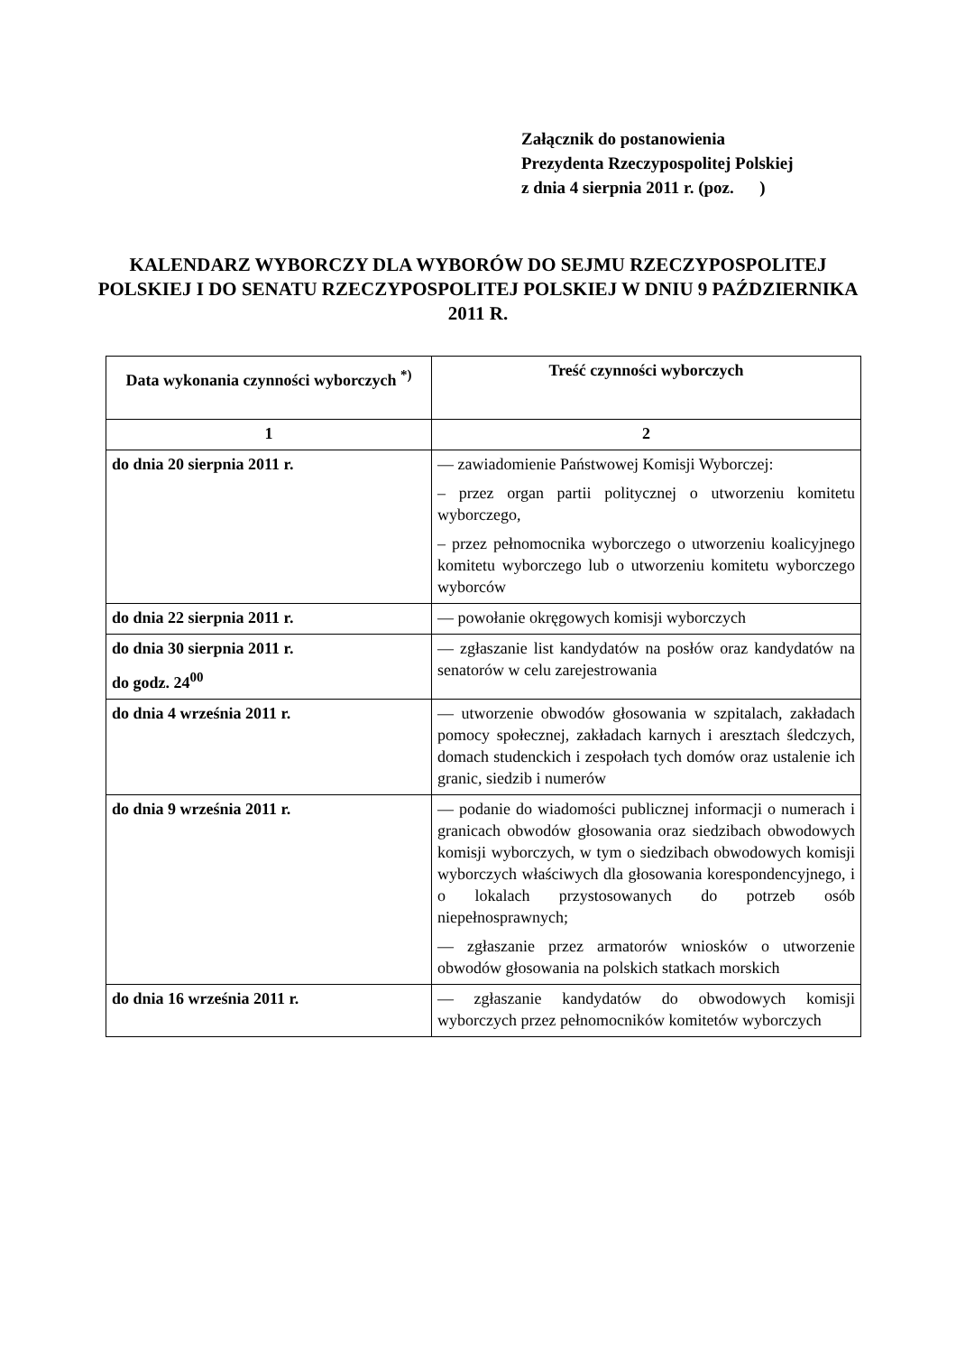Załącznik do postanowienia
Prezydenta Rzeczypospolitej Polskiej
z dnia 4 sierpnia 2011 r. (poz. )
KALENDARZ WYBORCZY DLA WYBORÓW DO SEJMU RZECZYPOSPOLITEJ POLSKIEJ I DO SENATU RZECZYPOSPOLITEJ POLSKIEJ W DNIU 9 PAŹDZIERNIKA 2011 R.
| Data wykonania czynności wyborczych <sup>*)</sup> | Treść czynności wyborczych |
| --- | --- |
| 1 | 2 |
| do dnia 20 sierpnia 2011 r. | — zawiadomienie Państwowej Komisji Wyborczej: – przez organ partii politycznej o utworzeniu komitetu wyborczego, – przez pełnomocnika wyborczego o utworzeniu koalicyjnego komitetu wyborczego lub o utworzeniu komitetu wyborczego wyborców |
| do dnia 22 sierpnia 2011 r. | — powołanie okręgowych komisji wyborczych |
| do dnia 30 sierpnia 2011 r. do godz. 24<sup>00</sup> | — zgłaszanie list kandydatów na posłów oraz kandydatów na senatorów w celu zarejestrowania |
| do dnia 4 września 2011 r. | — utworzenie obwodów głosowania w szpitalach, zakładach pomocy społecznej, zakładach karnych i aresztach śledczych, domach studenckich i zespołach tych domów oraz ustalenie ich granic, siedzib i numerów |
| do dnia 9 września 2011 r. | — podanie do wiadomości publicznej informacji o numerach i granicach obwodów głosowania oraz siedzibach obwodowych komisji wyborczych, w tym o siedzibach obwodowych komisji wyborczych właściwych dla głosowania korespondencyjnego, i o lokalach przystosowanych do potrzeb osób niepełnosprawnych; — zgłaszanie przez armatorów wniosków o utworzenie obwodów głosowania na polskich statkach morskich |
| do dnia 16 września 2011 r. | — zgłaszanie kandydatów do obwodowych komisji wyborczych przez pełnomocników komitetów wyborczych |